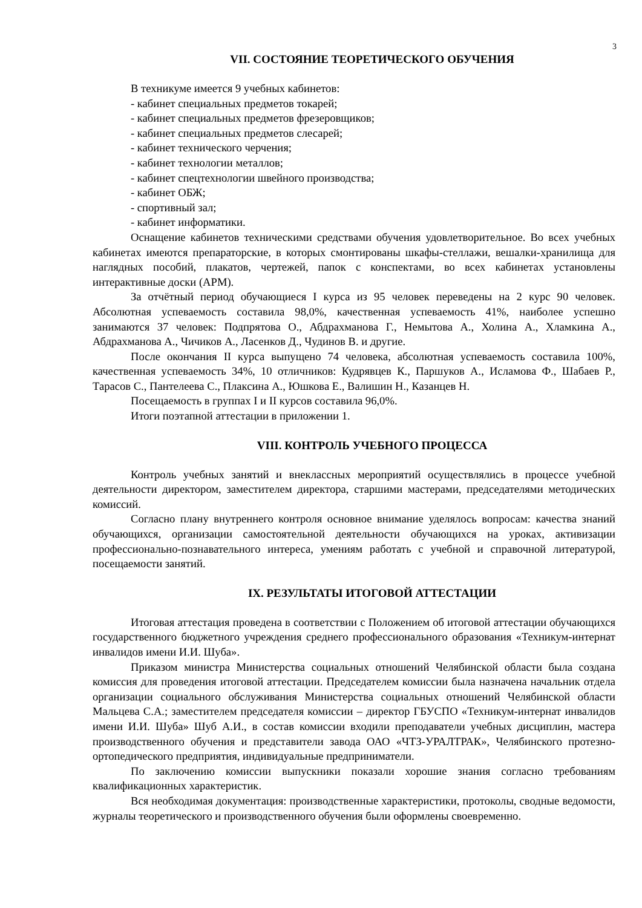3
VII. СОСТОЯНИЕ ТЕОРЕТИЧЕСКОГО ОБУЧЕНИЯ
В техникуме имеется 9 учебных кабинетов:
- кабинет специальных предметов токарей;
- кабинет специальных предметов фрезеровщиков;
- кабинет специальных предметов слесарей;
- кабинет технического черчения;
- кабинет технологии металлов;
- кабинет спецтехнологии швейного производства;
- кабинет ОБЖ;
- спортивный зал;
- кабинет информатики.
Оснащение кабинетов техническими средствами обучения удовлетворительное. Во всех учебных кабинетах имеются препараторские, в которых смонтированы шкафы-стеллажи, вешалки-хранилища для наглядных пособий, плакатов, чертежей, папок с конспектами, во всех кабинетах установлены интерактивные доски (АРМ).
За отчётный период обучающиеся I курса из 95 человек переведены на 2 курс 90 человек. Абсолютная успеваемость составила 98,0%, качественная успеваемость 41%, наиболее успешно занимаются 37 человек: Подпрятова О., Абдрахманова Г., Немытова А., Холина А., Хламкина А., Абдрахманова А., Чичиков А., Ласенков Д., Чудинов В. и другие.
После окончания II курса выпущено 74 человека, абсолютная успеваемость составила 100%, качественная успеваемость 34%, 10 отличников: Кудрявцев К., Паршуков А., Исламова Ф., Шабаев Р., Тарасов С., Пантелеева С., Плаксина А., Юшкова Е., Валишин Н., Казанцев Н.
Посещаемость в группах I и II курсов составила 96,0%.
Итоги поэтапной аттестации в приложении 1.
VIII. КОНТРОЛЬ УЧЕБНОГО ПРОЦЕССА
Контроль учебных занятий и внеклассных мероприятий осуществлялись в процессе учебной деятельности директором, заместителем директора, старшими мастерами, председателями методических комиссий.
Согласно плану внутреннего контроля основное внимание уделялось вопросам: качества знаний обучающихся, организации самостоятельной деятельности обучающихся на уроках, активизации профессионально-познавательного интереса, умениям работать с учебной и справочной литературой, посещаемости занятий.
IX. РЕЗУЛЬТАТЫ ИТОГОВОЙ АТТЕСТАЦИИ
Итоговая аттестация проведена в соответствии с Положением об итоговой аттестации обучающихся государственного бюджетного учреждения среднего профессионального образования «Техникум-интернат инвалидов имени И.И. Шуба».
Приказом министра Министерства социальных отношений Челябинской области была создана комиссия для проведения итоговой аттестации. Председателем комиссии была назначена начальник отдела организации социального обслуживания Министерства социальных отношений Челябинской области Мальцева С.А.; заместителем председателя комиссии – директор ГБУСПО «Техникум-интернат инвалидов имени И.И. Шуба» Шуб А.И., в состав комиссии входили преподаватели учебных дисциплин, мастера производственного обучения и представители завода ОАО «ЧТЗ-УРАЛТРАК», Челябинского протезно-ортопедического предприятия, индивидуальные предприниматели.
По заключению комиссии выпускники показали хорошие знания согласно требованиям квалификационных характеристик.
Вся необходимая документация: производственные характеристики, протоколы, сводные ведомости, журналы теоретического и производственного обучения были оформлены своевременно.